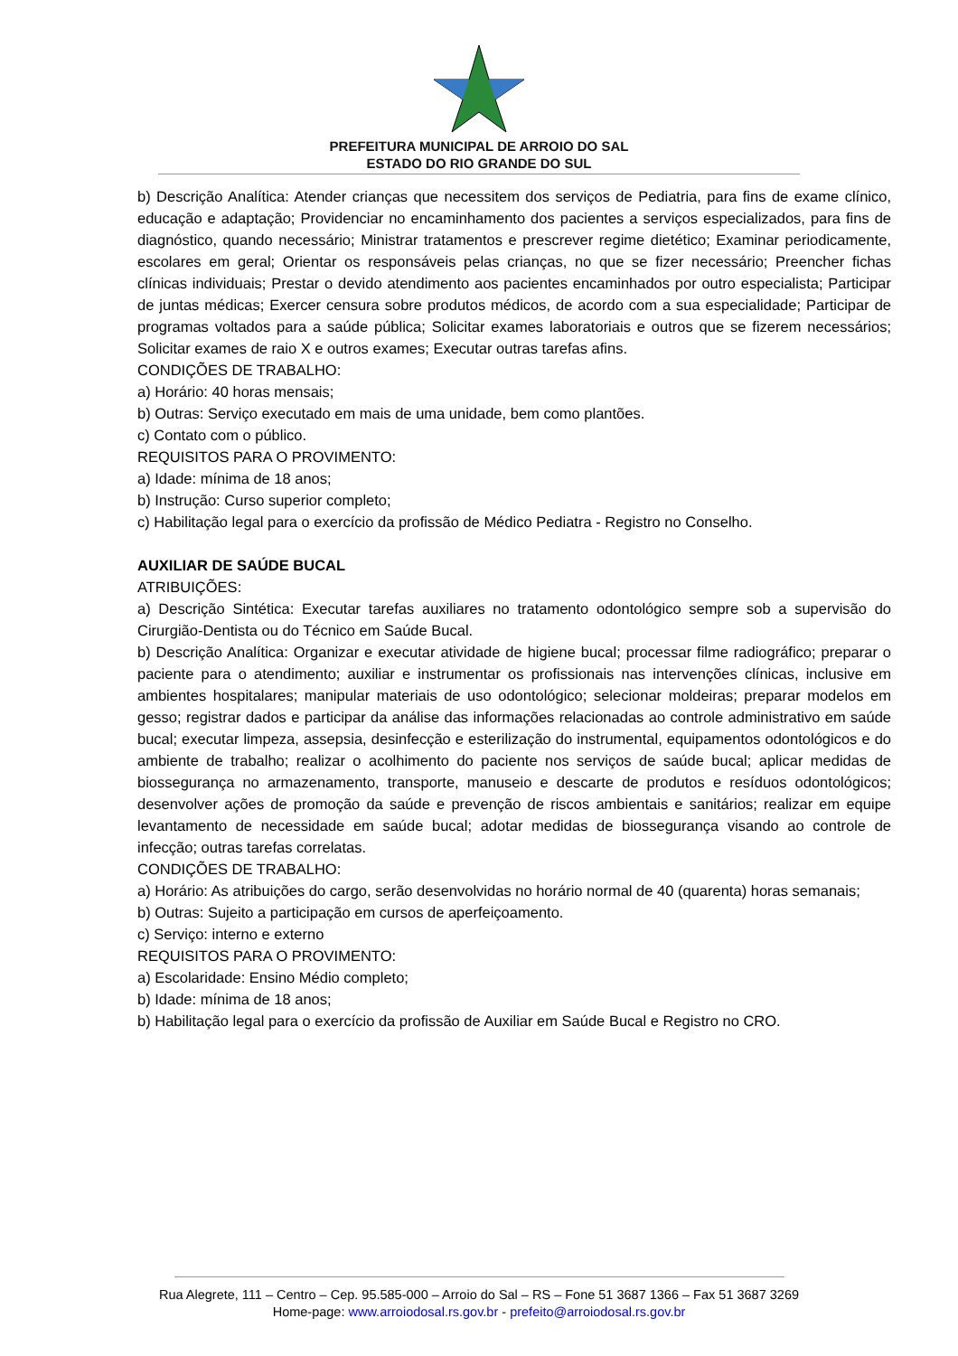PREFEITURA MUNICIPAL DE ARROIO DO SAL
ESTADO DO RIO GRANDE DO SUL
b) Descrição Analítica: Atender crianças que necessitem dos serviços de Pediatria, para fins de exame clínico, educação e adaptação; Providenciar no encaminhamento dos pacientes a serviços especializados, para fins de diagnóstico, quando necessário; Ministrar tratamentos e prescrever regime dietético; Examinar periodicamente, escolares em geral; Orientar os responsáveis pelas crianças, no que se fizer necessário; Preencher fichas clínicas individuais; Prestar o devido atendimento aos pacientes encaminhados por outro especialista; Participar de juntas médicas; Exercer censura sobre produtos médicos, de acordo com a sua especialidade; Participar de programas voltados para a saúde pública; Solicitar exames laboratoriais e outros que se fizerem necessários; Solicitar exames de raio X e outros exames; Executar outras tarefas afins.
CONDIÇÕES DE TRABALHO:
a) Horário: 40 horas mensais;
b) Outras: Serviço executado em mais de uma unidade, bem como plantões.
c) Contato com o público.
REQUISITOS PARA O PROVIMENTO:
a) Idade: mínima de 18 anos;
b) Instrução: Curso superior completo;
c) Habilitação legal para o exercício da profissão de Médico Pediatra - Registro no Conselho.
AUXILIAR DE SAÚDE BUCAL
ATRIBUIÇÕES:
a) Descrição Sintética: Executar tarefas auxiliares no tratamento odontológico sempre sob a supervisão do Cirurgião-Dentista ou do Técnico em Saúde Bucal.
b) Descrição Analítica: Organizar e executar atividade de higiene bucal; processar filme radiográfico; preparar o paciente para o atendimento; auxiliar e instrumentar os profissionais nas intervenções clínicas, inclusive em ambientes hospitalares; manipular materiais de uso odontológico; selecionar moldeiras; preparar modelos em gesso; registrar dados e participar da análise das informações relacionadas ao controle administrativo em saúde bucal; executar limpeza, assepsia, desinfecção e esterilização do instrumental, equipamentos odontológicos e do ambiente de trabalho; realizar o acolhimento do paciente nos serviços de saúde bucal; aplicar medidas de biossegurança no armazenamento, transporte, manuseio e descarte de produtos e resíduos odontológicos; desenvolver ações de promoção da saúde e prevenção de riscos ambientais e sanitários; realizar em equipe levantamento de necessidade em saúde bucal; adotar medidas de biossegurança visando ao controle de infecção; outras tarefas correlatas.
CONDIÇÕES DE TRABALHO:
a) Horário: As atribuições do cargo, serão desenvolvidas no horário normal de 40 (quarenta) horas semanais;
b) Outras: Sujeito a participação em cursos de aperfeiçoamento.
c) Serviço: interno e externo
REQUISITOS PARA O PROVIMENTO:
a) Escolaridade: Ensino Médio completo;
b) Idade: mínima de 18 anos;
b) Habilitação legal para o exercício da profissão de Auxiliar em Saúde Bucal e Registro no CRO.
Rua Alegrete, 111 – Centro – Cep. 95.585-000 – Arroio do Sal – RS – Fone 51 3687 1366 – Fax 51 3687 3269
Home-page: www.arroiodosal.rs.gov.br - prefeito@arroiodosal.rs.gov.br